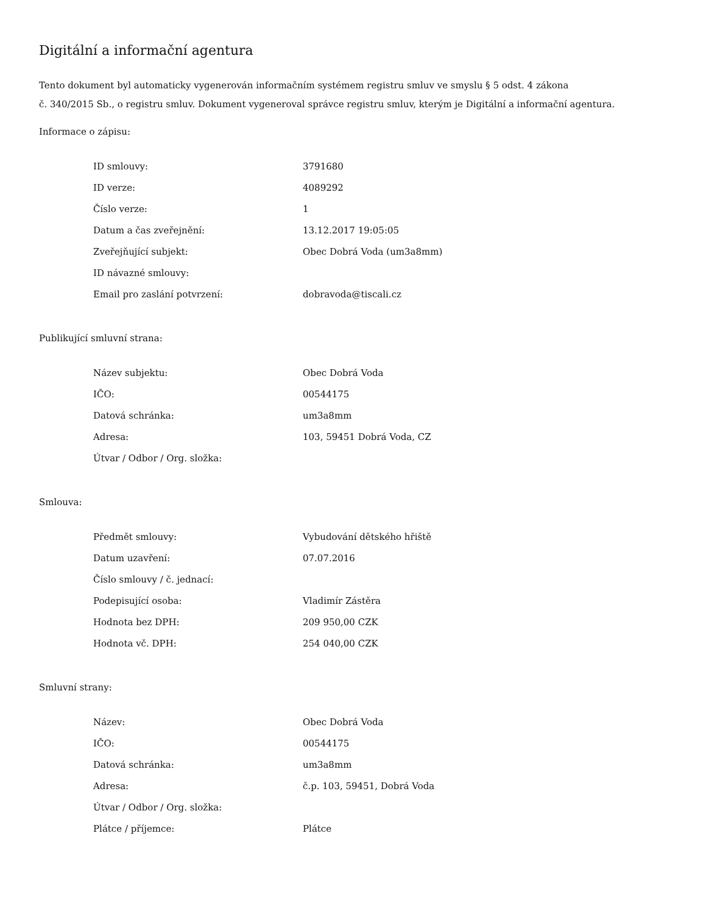Digitální a informační agentura
Tento dokument byl automaticky vygenerován informačním systémem registru smluv ve smyslu § 5 odst. 4 zákona
č. 340/2015 Sb., o registru smluv. Dokument vygeneroval správce registru smluv, kterým je Digitální a informační agentura.
Informace o zápisu:
| ID smlouvy: | 3791680 |
| ID verze: | 4089292 |
| Číslo verze: | 1 |
| Datum a čas zveřejnění: | 13.12.2017 19:05:05 |
| Zveřejňující subjekt: | Obec Dobrá Voda (um3a8mm) |
| ID návazné smlouvy: | |
| Email pro zaslání potvrzení: | dobravoda@tiscali.cz |
Publikující smluvní strana:
| Název subjektu: | Obec Dobrá Voda |
| IČO: | 00544175 |
| Datová schránka: | um3a8mm |
| Adresa: | 103, 59451 Dobrá Voda, CZ |
| Útvar / Odbor / Org. složka: | |
Smlouva:
| Předmět smlouvy: | Vybudování dětského hřiště |
| Datum uzavření: | 07.07.2016 |
| Číslo smlouvy / č. jednací: | |
| Podepisující osoba: | Vladimír Zástěra |
| Hodnota bez DPH: | 209 950,00 CZK |
| Hodnota vč. DPH: | 254 040,00 CZK |
Smluvní strany:
| Název: | Obec Dobrá Voda |
| IČO: | 00544175 |
| Datová schránka: | um3a8mm |
| Adresa: | č.p. 103, 59451, Dobrá Voda |
| Útvar / Odbor / Org. složka: | |
| Plátce / příjemce: | Plátce |